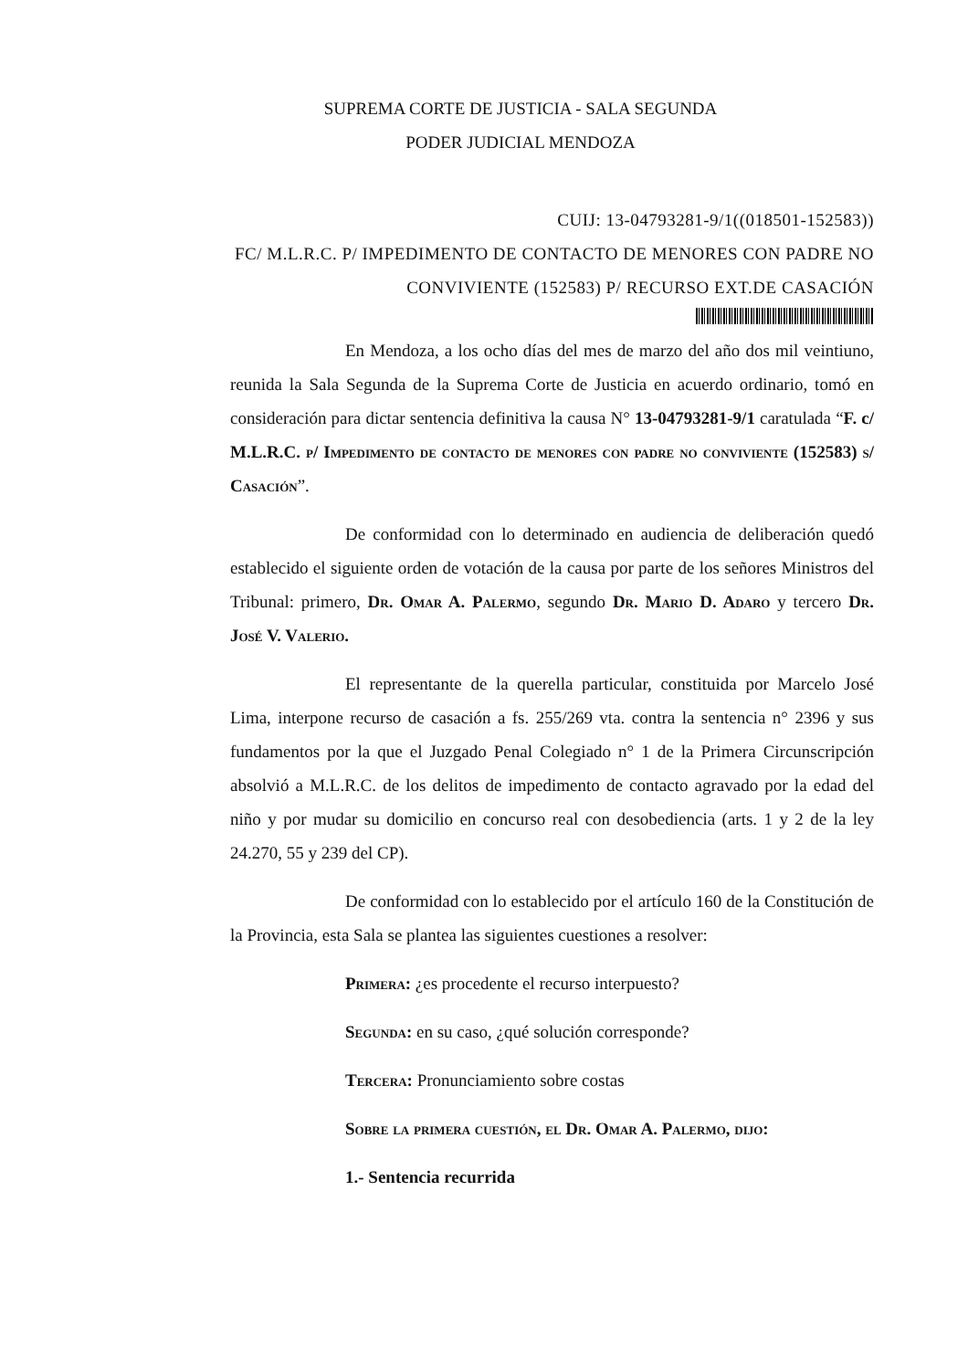SUPREMA CORTE DE JUSTICIA - SALA SEGUNDA
PODER JUDICIAL MENDOZA
CUIJ: 13-04793281-9/1((018501-152583))
FC/ M.L.R.C. P/ IMPEDIMENTO DE CONTACTO DE MENORES CON PADRE NO CONVIVIENTE (152583) P/ RECURSO EXT.DE CASACIÓN
En Mendoza, a los ocho días del mes de marzo del año dos mil veintiuno, reunida la Sala Segunda de la Suprema Corte de Justicia en acuerdo ordinario, tomó en consideración para dictar sentencia definitiva la causa N° 13-04793281-9/1 caratulada “F. c/ M.L.R.C. p/ Impedimento de contacto de menores con padre no conviviente (152583) s/ Casación”.
De conformidad con lo determinado en audiencia de deliberación quedó establecido el siguiente orden de votación de la causa por parte de los señores Ministros del Tribunal: primero, Dr. Omar A. Palermo, segundo Dr. Mario D. Adaro y tercero Dr. José V. Valerio.
El representante de la querella particular, constituida por Marcelo José Lima, interpone recurso de casación a fs. 255/269 vta. contra la sentencia n° 2396 y sus fundamentos por la que el Juzgado Penal Colegiado n° 1 de la Primera Circunscripción absolvió a M.L.R.C. de los delitos de impedimento de contacto agravado por la edad del niño y por mudar su domicilio en concurso real con desobediencia (arts. 1 y 2 de la ley 24.270, 55 y 239 del CP).
De conformidad con lo establecido por el artículo 160 de la Constitución de la Provincia, esta Sala se plantea las siguientes cuestiones a resolver:
Primera: ¿es procedente el recurso interpuesto?
Segunda: en su caso, ¿qué solución corresponde?
Tercera: Pronunciamiento sobre costas
Sobre la primera cuestión, el Dr. Omar A. Palermo, dijo:
1.- Sentencia recurrida